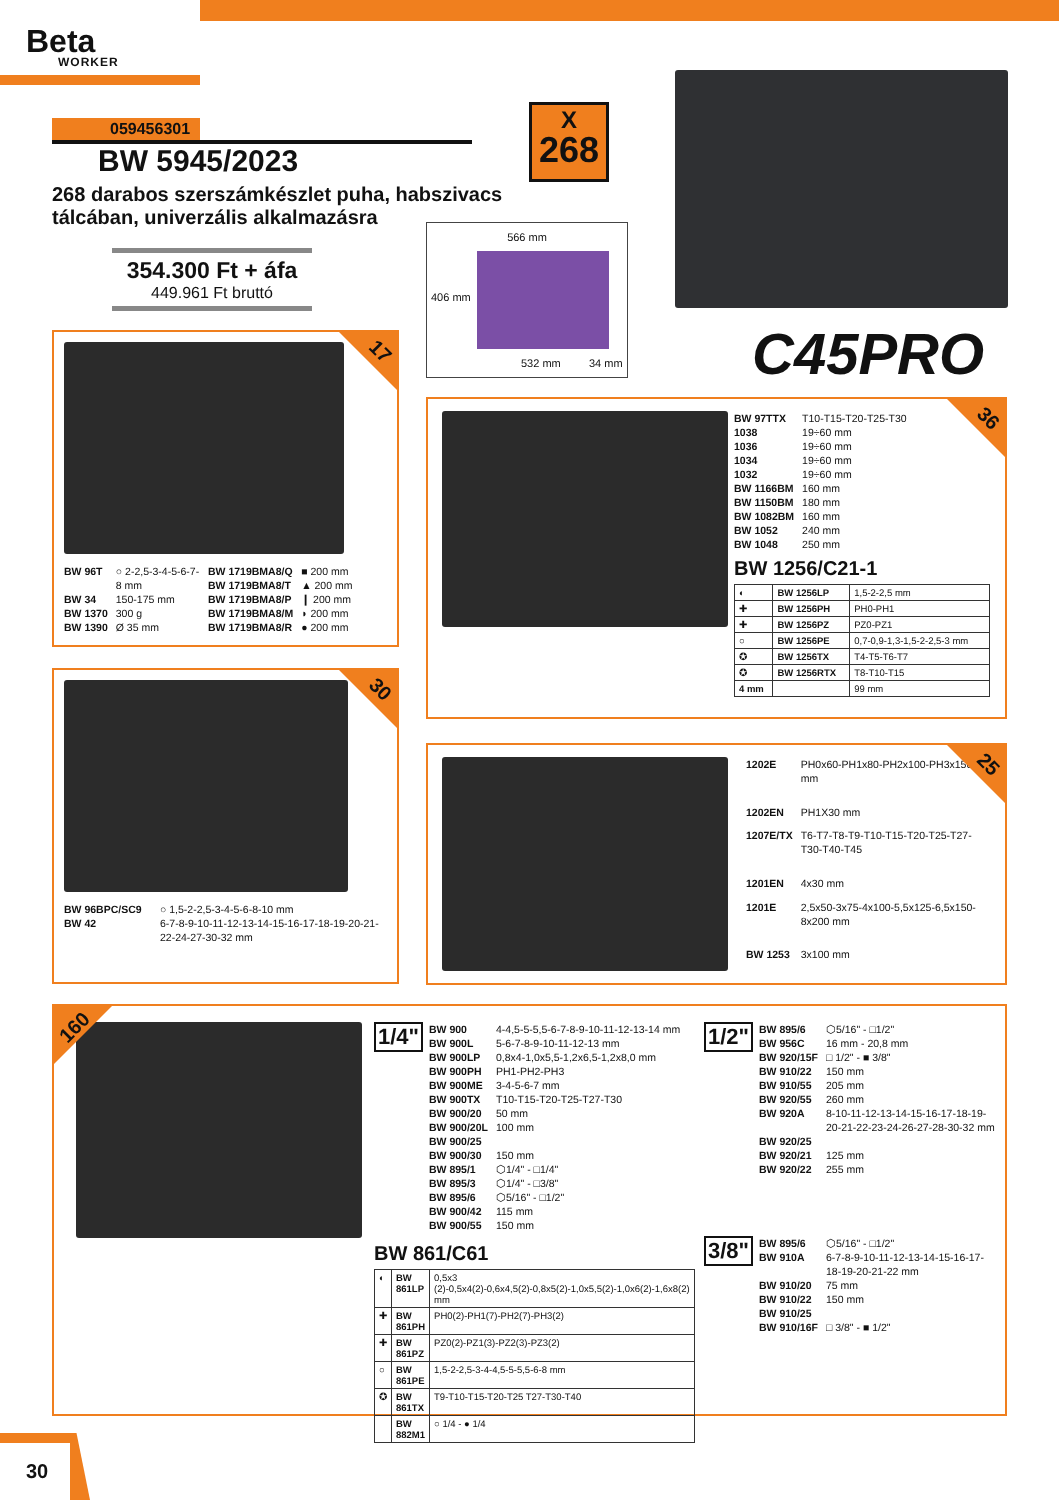Beta
WORKER
059456301
BW 5945/2023
268 darabos szerszámkészlet puha, habszivacs
tálcában, univerzális alkalmazásra
354.300 Ft + áfa
449.961 Ft bruttó
X
268
566 mm
406 mm
532 mm 34 mm
C45PRO
17
| BW 96T | ○ 2-2,5-3-4-5-6-7-8 mm |
| BW 34 | 150-175 mm |
| BW 1370 | 300 g |
| BW 1390 | Ø 35 mm |
| BW 1719BMA8/Q | ■ 200 mm |
| BW 1719BMA8/T | ▲ 200 mm |
| BW 1719BMA8/P | ❙ 200 mm |
| BW 1719BMA8/M | ◗ 200 mm |
| BW 1719BMA8/R | ● 200 mm |
30
| BW 96BPC/SC9 | ○ 1,5-2-2,5-3-4-5-6-8-10 mm |
| BW 42 | 6-7-8-9-10-11-12-13-14-15-16-17-18-19-20-21-22-24-27-30-32 mm |
36
| BW 97TTX | T10-T15-T20-T25-T30 |
| 1038 | 19÷60 mm |
| 1036 | 19÷60 mm |
| 1034 | 19÷60 mm |
| 1032 | 19÷60 mm |
| BW 1166BM | 160 mm |
| BW 1150BM | 180 mm |
| BW 1082BM | 160 mm |
| BW 1052 | 240 mm |
| BW 1048 | 250 mm |
BW 1256/C21-1
| ◐ | BW 1256LP | 1,5-2-2,5 mm |
| ✚ | BW 1256PH | PH0-PH1 |
| ✚ | BW 1256PZ | PZ0-PZ1 |
| ○ | BW 1256PE | 0,7-0,9-1,3-1,5-2-2,5-3 mm |
| ✪ | BW 1256TX | T4-T5-T6-T7 |
| ✪ | BW 1256RTX | T8-T10-T15 |
| 4 mm | | 99 mm |
25
| 1202E | PH0x60-PH1x80-PH2x100-PH3x150 mm |
| 1202EN | PH1X30 mm |
| 1207E/TX | T6-T7-T8-T9-T10-T15-T20-T25-T27-T30-T40-T45 |
| 1201EN | 4x30 mm |
| 1201E | 2,5x50-3x75-4x100-5,5x125-6,5x150-8x200 mm |
| BW 1253 | 3x100 mm |
160
1/4"
| BW 900 | 4-4,5-5-5,5-6-7-8-9-10-11-12-13-14 mm |
| BW 900L | 5-6-7-8-9-10-11-12-13 mm |
| BW 900LP | 0,8x4-1,0x5,5-1,2x6,5-1,2x8,0 mm |
| BW 900PH | PH1-PH2-PH3 |
| BW 900ME | 3-4-5-6-7 mm |
| BW 900TX | T10-T15-T20-T25-T27-T30 |
| BW 900/20 | 50 mm |
| BW 900/20L | 100 mm |
| BW 900/25 | |
| BW 900/30 | 150 mm |
| BW 895/1 | ⬡1/4" - □1/4" |
| BW 895/3 | ⬡1/4" - □3/8" |
| BW 895/6 | ⬡5/16" - □1/2" |
| BW 900/42 | 115 mm |
| BW 900/55 | 150 mm |
BW 861/C61
| ◐ | BW 861LP | 0,5x3 (2)-0,5x4(2)-0,6x4,5(2)-0,8x5(2)-1,0x5,5(2)-1,0x6(2)-1,6x8(2) mm |
| ✚ | BW 861PH | PH0(2)-PH1(7)-PH2(7)-PH3(2) |
| ✚ | BW 861PZ | PZ0(2)-PZ1(3)-PZ2(3)-PZ3(2) |
| ○ | BW 861PE | 1,5-2-2,5-3-4-4,5-5-5,5-6-8 mm |
| ✪ | BW 861TX | T9-T10-T15-T20-T25 T27-T30-T40 |
| | BW 882M1 | ○ 1/4 - ● 1/4 |
1/2"
| BW 895/6 | ⬡5/16" - □1/2" |
| BW 956C | 16 mm - 20,8 mm |
| BW 920/15F | □ 1/2" - ■ 3/8" |
| BW 910/22 | 150 mm |
| BW 910/55 | 205 mm |
| BW 920/55 | 260 mm |
| BW 920A | 8-10-11-12-13-14-15-16-17-18-19-20-21-22-23-24-26-27-28-30-32 mm |
| BW 920/25 | |
| BW 920/21 | 125 mm |
| BW 920/22 | 255 mm |
3/8"
| BW 895/6 | ⬡5/16" - □1/2" |
| BW 910A | 6-7-8-9-10-11-12-13-14-15-16-17-18-19-20-21-22 mm |
| BW 910/20 | 75 mm |
| BW 910/22 | 150 mm |
| BW 910/25 | |
| BW 910/16F | □ 3/8" - ■ 1/2" |
30